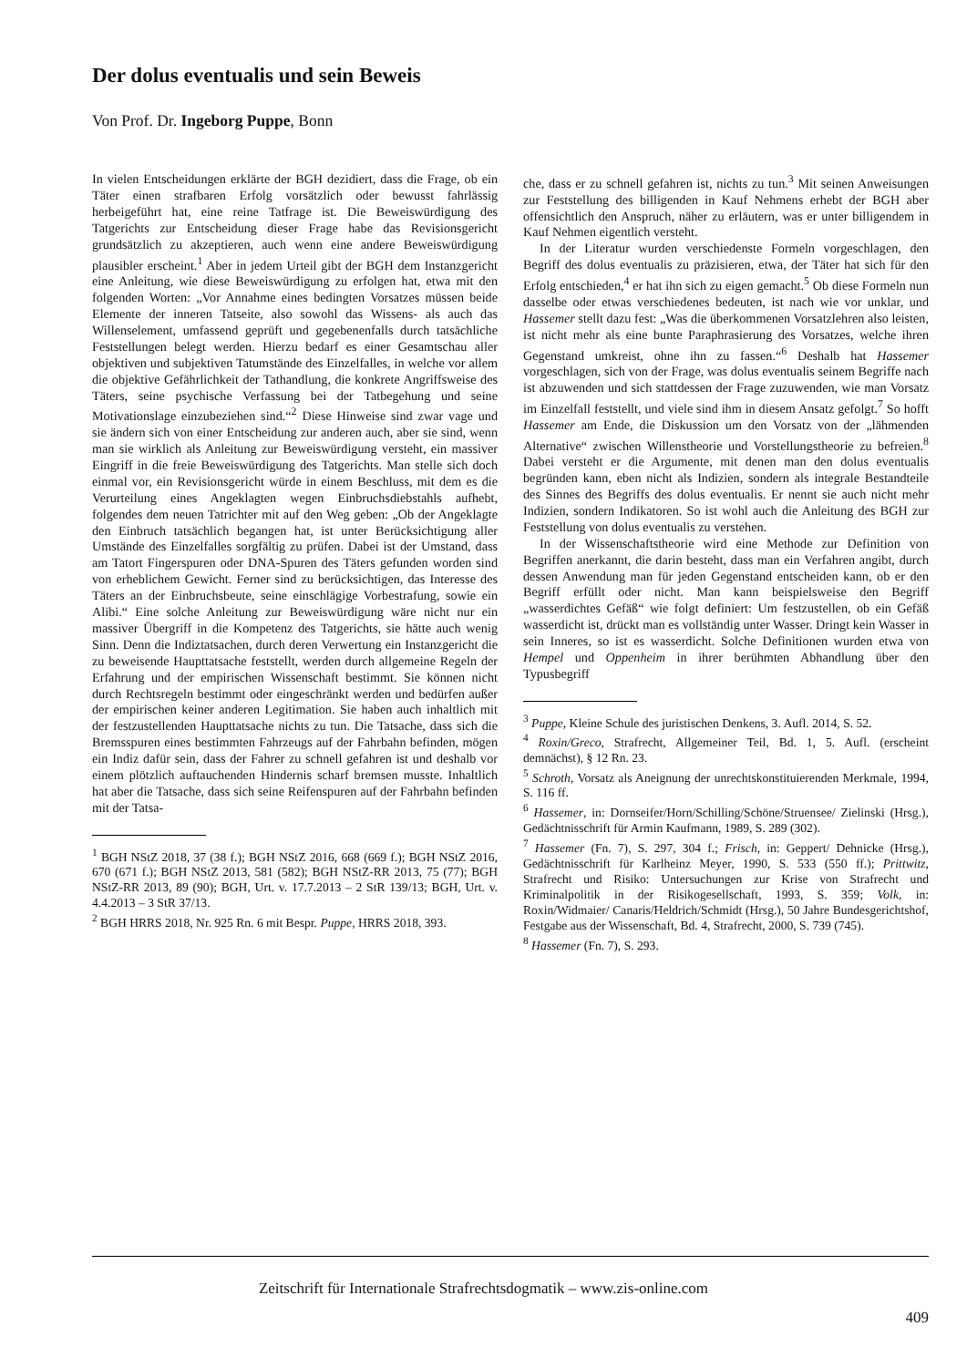Der dolus eventualis und sein Beweis
Von Prof. Dr. Ingeborg Puppe, Bonn
In vielen Entscheidungen erklärte der BGH dezidiert, dass die Frage, ob ein Täter einen strafbaren Erfolg vorsätzlich oder bewusst fahrlässig herbeigeführt hat, eine reine Tatfrage ist. Die Beweiswürdigung des Tatgerichts zur Entscheidung dieser Frage habe das Revisionsgericht grundsätzlich zu akzeptieren, auch wenn eine andere Beweiswürdigung plausibler erscheint.<sup>1</sup> Aber in jedem Urteil gibt der BGH dem Instanzgericht eine Anleitung, wie diese Beweiswürdigung zu erfolgen hat, etwa mit den folgenden Worten: „Vor Annahme eines bedingten Vorsatzes müssen beide Elemente der inneren Tatseite, also sowohl das Wissens- als auch das Willenselement, umfassend geprüft und gegebenenfalls durch tatsächliche Feststellungen belegt werden. Hierzu bedarf es einer Gesamtschau aller objektiven und subjektiven Tatumstände des Einzelfalles, in welche vor allem die objektive Gefährlichkeit der Tathandlung, die konkrete Angriffsweise des Täters, seine psychische Verfassung bei der Tatbegehung und seine Motivationslage einzubeziehen sind.“<sup>2</sup> Diese Hinweise sind zwar vage und sie ändern sich von einer Entscheidung zur anderen auch, aber sie sind, wenn man sie wirklich als Anleitung zur Beweiswürdigung versteht, ein massiver Eingriff in die freie Beweiswürdigung des Tatgerichts. Man stelle sich doch einmal vor, ein Revisionsgericht würde in einem Beschluss, mit dem es die Verurteilung eines Angeklagten wegen Einbruchsdiebstahls aufhebt, folgendes dem neuen Tatrichter mit auf den Weg geben: „Ob der Angeklagte den Einbruch tatsächlich begangen hat, ist unter Berücksichtigung aller Umstände des Einzelfalles sorgfältig zu prüfen. Dabei ist der Umstand, dass am Tatort Fingerspuren oder DNA-Spuren des Täters gefunden worden sind von erheblichem Gewicht. Ferner sind zu berücksichtigen, das Interesse des Täters an der Einbruchsbeute, seine einschlägige Vorbestrafung, sowie ein Alibi.“ Eine solche Anleitung zur Beweiswürdigung wäre nicht nur ein massiver Übergriff in die Kompetenz des Tatgerichts, sie hätte auch wenig Sinn. Denn die Indiztatsachen, durch deren Verwertung ein Instanzgericht die zu beweisende Haupttatsache feststellt, werden durch allgemeine Regeln der Erfahrung und der empirischen Wissenschaft bestimmt. Sie können nicht durch Rechtsregeln bestimmt oder eingeschränkt werden und bedürfen außer der empirischen keiner anderen Legitimation. Sie haben auch inhaltlich mit der festzustellenden Haupttatsache nichts zu tun. Die Tatsache, dass sich die Bremsspuren eines bestimmten Fahrzeugs auf der Fahrbahn befinden, mögen ein Indiz dafür sein, dass der Fahrer zu schnell gefahren ist und deshalb vor einem plötzlich auftauchenden Hindernis scharf bremsen musste. Inhaltlich hat aber die Tatsache, dass sich seine Reifenspuren auf der Fahrbahn befinden mit der Tatsa-
<sup>1</sup> BGH NStZ 2018, 37 (38 f.); BGH NStZ 2016, 668 (669 f.); BGH NStZ 2016, 670 (671 f.); BGH NStZ 2013, 581 (582); BGH NStZ-RR 2013, 75 (77); BGH NStZ-RR 2013, 89 (90); BGH, Urt. v. 17.7.2013 – 2 StR 139/13; BGH, Urt. v. 4.4.2013 – 3 StR 37/13.
<sup>2</sup> BGH HRRS 2018, Nr. 925 Rn. 6 mit Bespr. Puppe, HRRS 2018, 393.
che, dass er zu schnell gefahren ist, nichts zu tun.<sup>3</sup> Mit seinen Anweisungen zur Feststellung des billigenden in Kauf Nehmens erhebt der BGH aber offensichtlich den Anspruch, näher zu erläutern, was er unter billigendem in Kauf Nehmen eigentlich versteht.
In der Literatur wurden verschiedenste Formeln vorgeschlagen, den Begriff des dolus eventualis zu präzisieren, etwa, der Täter hat sich für den Erfolg entschieden,<sup>4</sup> er hat ihn sich zu eigen gemacht.<sup>5</sup> Ob diese Formeln nun dasselbe oder etwas verschiedenes bedeuten, ist nach wie vor unklar, und Hassemer stellt dazu fest: „Was die überkommenen Vorsatzlehren also leisten, ist nicht mehr als eine bunte Paraphrasierung des Vorsatzes, welche ihren Gegenstand umkreist, ohne ihn zu fassen.“<sup>6</sup> Deshalb hat Hassemer vorgeschlagen, sich von der Frage, was dolus eventualis seinem Begriffe nach ist abzuwenden und sich stattdessen der Frage zuzuwenden, wie man Vorsatz im Einzelfall feststellt, und viele sind ihm in diesem Ansatz gefolgt.<sup>7</sup> So hofft Hassemer am Ende, die Diskussion um den Vorsatz von der „lähmenden Alternative“ zwischen Willenstheorie und Vorstellungstheorie zu befreien.<sup>8</sup> Dabei versteht er die Argumente, mit denen man den dolus eventualis begründen kann, eben nicht als Indizien, sondern als integrale Bestandteile des Sinnes des Begriffs des dolus eventualis. Er nennt sie auch nicht mehr Indizien, sondern Indikatoren. So ist wohl auch die Anleitung des BGH zur Feststellung von dolus eventualis zu verstehen.
In der Wissenschaftstheorie wird eine Methode zur Definition von Begriffen anerkannt, die darin besteht, dass man ein Verfahren angibt, durch dessen Anwendung man für jeden Gegenstand entscheiden kann, ob er den Begriff erfüllt oder nicht. Man kann beispielsweise den Begriff „wasserdichtes Gefäß“ wie folgt definiert: Um festzustellen, ob ein Gefäß wasserdicht ist, drückt man es vollständig unter Wasser. Dringt kein Wasser in sein Inneres, so ist es wasserdicht. Solche Definitionen wurden etwa von Hempel und Oppenheim in ihrer berühmten Abhandlung über den Typusbegriff
<sup>3</sup> Puppe, Kleine Schule des juristischen Denkens, 3. Aufl. 2014, S. 52.
<sup>4</sup> Roxin/Greco, Strafrecht, Allgemeiner Teil, Bd. 1, 5. Aufl. (erscheint demnächst), § 12 Rn. 23.
<sup>5</sup> Schroth, Vorsatz als Aneignung der unrechtskonstituierenden Merkmale, 1994, S. 116 ff.
<sup>6</sup> Hassemer, in: Dornseifer/Horn/Schilling/Schöne/Struensee/ Zielinski (Hrsg.), Gedächtnisschrift für Armin Kaufmann, 1989, S. 289 (302).
<sup>7</sup> Hassemer (Fn. 7), S. 297, 304 f.; Frisch, in: Geppert/ Dehnicke (Hrsg.), Gedächtnisschrift für Karlheinz Meyer, 1990, S. 533 (550 ff.); Prittwitz, Strafrecht und Risiko: Untersuchungen zur Krise von Strafrecht und Kriminalpolitik in der Risikogesellschaft, 1993, S. 359; Volk, in: Roxin/Widmaier/ Canaris/Heldrich/Schmidt (Hrsg.), 50 Jahre Bundesgerichtshof, Festgabe aus der Wissenschaft, Bd. 4, Strafrecht, 2000, S. 739 (745).
<sup>8</sup> Hassemer (Fn. 7), S. 293.
Zeitschrift für Internationale Strafrechtsdogmatik – www.zis-online.com
409